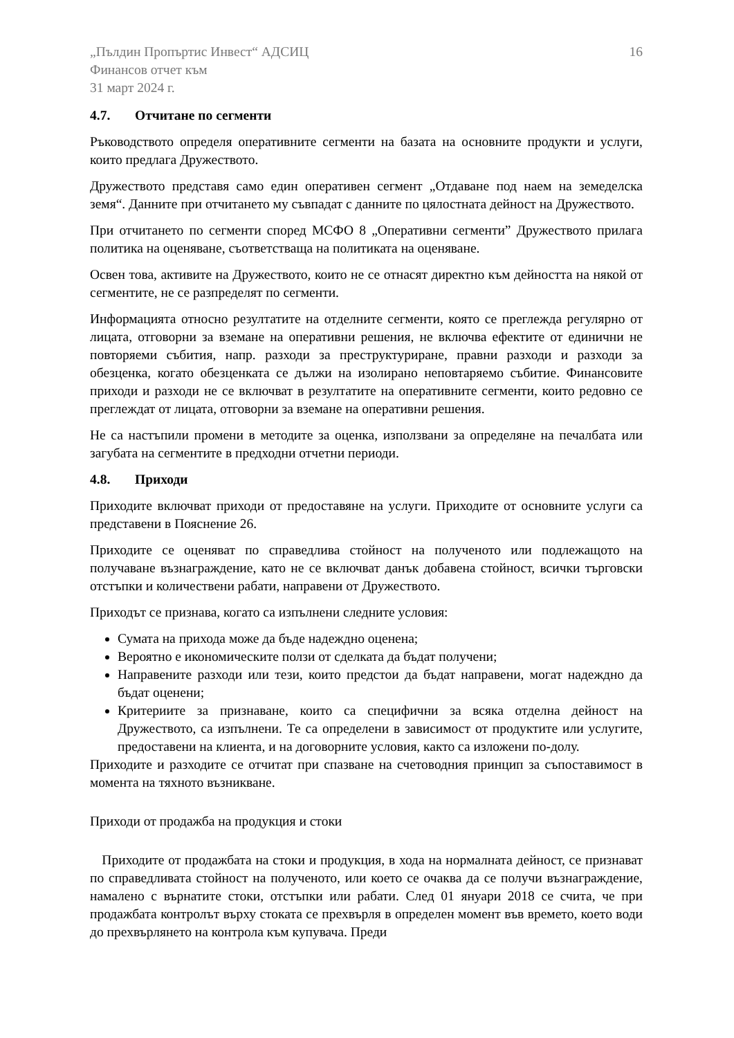„Пълдин Пропъртис Инвест“ АДСИЦ
Финансов отчет към
31 март 2024 г.
16
4.7. Отчитане по сегменти
Ръководството определя оперативните сегменти на базата на основните продукти и услуги, които предлага Дружеството.
Дружеството представя само един оперативен сегмент „Отдаване под наем на земеделска земя“. Данните при отчитането му съвпадат с данните по цялостната дейност на Дружеството.
При отчитането по сегменти според МСФО 8 „Оперативни сегменти” Дружеството прилага политика на оценяване, съответстваща на политиката на оценяване.
Освен това, активите на Дружеството, които не се отнасят директно към дейността на някой от сегментите, не се разпределят по сегменти.
Информацията относно резултатите на отделните сегменти, която се преглежда регулярно от лицата, отговорни за вземане на оперативни решения, не включва ефектите от единични не повторяеми събития, напр. разходи за преструктуриране, правни разходи и разходи за обезценка, когато обезценката се дължи на изолирано неповтаряемо събитие. Финансовите приходи и разходи не се включват в резултатите на оперативните сегменти, които редовно се преглеждат от лицата, отговорни за вземане на оперативни решения.
Не са настъпили промени в методите за оценка, използвани за определяне на печалбата или загубата на сегментите в предходни отчетни периоди.
4.8. Приходи
Приходите включват приходи от предоставяне на услуги. Приходите от основните услуги са представени в Пояснение 26.
Приходите се оценяват по справедлива стойност на полученото или подлежащото на получаване възнаграждение, като не се включват данък добавена стойност, всички търговски отстъпки и количествени рабати, направени от Дружеството.
Приходът се признава, когато са изпълнени следните условия:
Сумата на прихода може да бъде надеждно оценена;
Вероятно е икономическите ползи от сделката да бъдат получени;
Направените разходи или тези, които предстои да бъдат направени, могат надеждно да бъдат оценени;
Критериите за признаване, които са специфични за всяка отделна дейност на Дружеството, са изпълнени. Те са определени в зависимост от продуктите или услугите, предоставени на клиента, и на договорните условия, както са изложени по-долу.
Приходите и разходите се отчитат при спазване на счетоводния принцип за съпоставимост в момента на тяхното възникване.
Приходи от продажба на продукция и стоки
Приходите от продажбата на стоки и продукция, в хода на нормалната дейност, се признават по справедливата стойност на полученото, или което се очаква да се получи възнаграждение, намалено с върнатите стоки, отстъпки или рабати. След 01 януари 2018 се счита, че при продажбата контролът върху стоката се прехвърля в определен момент във времето, което води до прехвърлянето на контрола към купувача. Преди